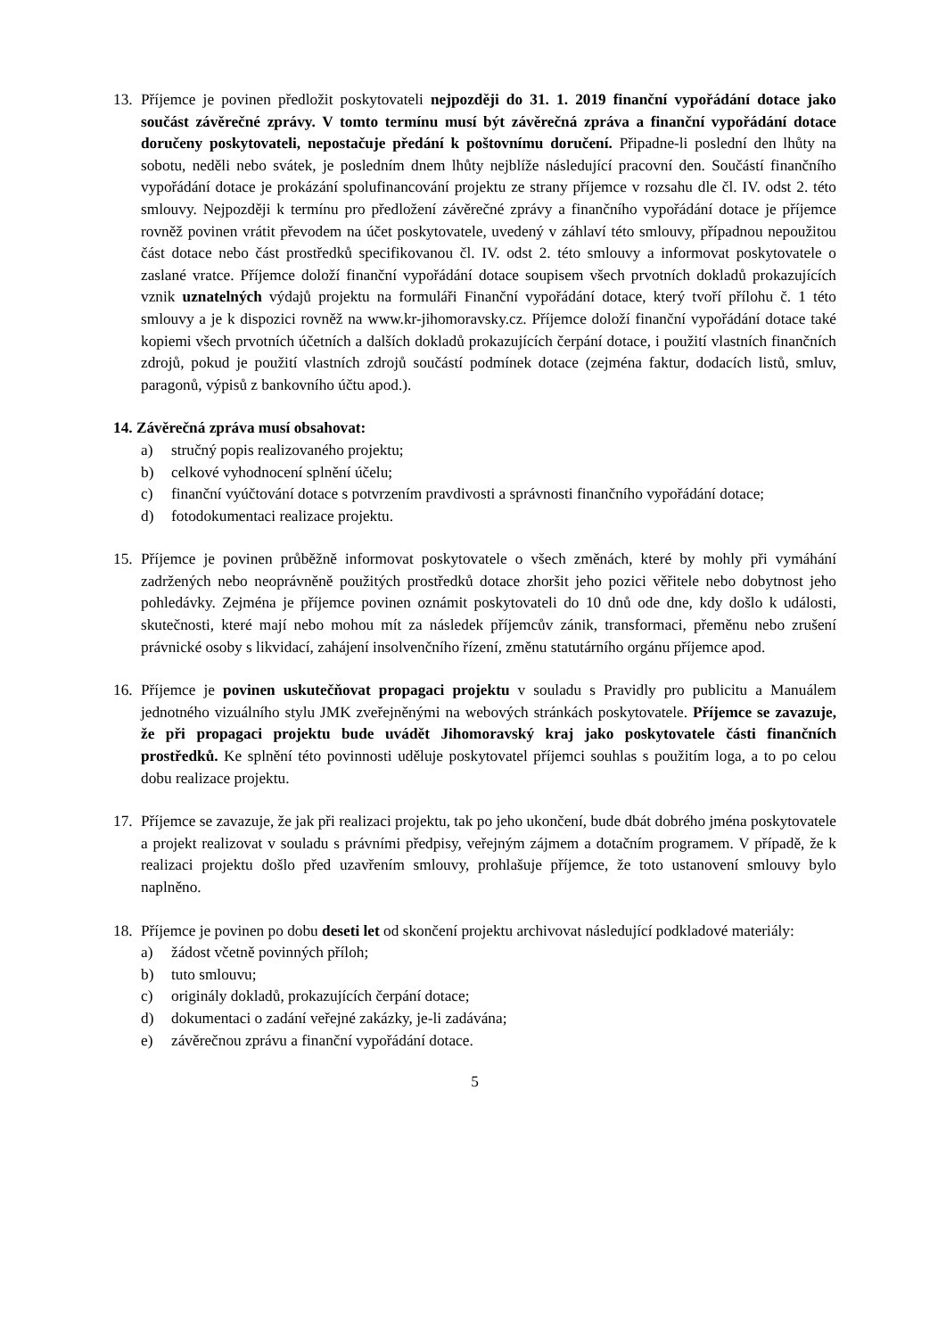13.
Příjemce je povinen předložit poskytovateli nejpozději do 31. 1. 2019 finanční vypořádání dotace jako součást závěrečné zprávy. V tomto termínu musí být závěrečná zpráva a finanční vypořádání dotace doručeny poskytovateli, nepostačuje předání k poštovnímu doručení. Připadne-li poslední den lhůty na sobotu, neděli nebo svátek, je posledním dnem lhůty nejblíže následující pracovní den. Součástí finančního vypořádání dotace je prokázání spolufinancování projektu ze strany příjemce v rozsahu dle čl. IV. odst 2. této smlouvy. Nejpozději k termínu pro předložení závěrečné zprávy a finančního vypořádání dotace je příjemce rovněž povinen vrátit převodem na účet poskytovatele, uvedený v záhlaví této smlouvy, případnou nepoužitou část dotace nebo část prostředků specifikovanou čl. IV. odst 2. této smlouvy a informovat poskytovatele o zaslané vratce. Příjemce doloží finanční vypořádání dotace soupisem všech prvotních dokladů prokazujících vznik uznatelných výdajů projektu na formuláři Finanční vypořádání dotace, který tvoří přílohu č. 1 této smlouvy a je k dispozici rovněž na www.kr-jihomoravsky.cz. Příjemce doloží finanční vypořádání dotace také kopiemi všech prvotních účetních a dalších dokladů prokazujících čerpání dotace, i použití vlastních finančních zdrojů, pokud je použití vlastních zdrojů součástí podmínek dotace (zejména faktur, dodacích listů, smluv, paragonů, výpisů z bankovního účtu apod.).
14. Závěrečná zpráva musí obsahovat:
a) stručný popis realizovaného projektu;
b) celkové vyhodnocení splnění účelu;
c) finanční vyúčtování dotace s potvrzením pravdivosti a správnosti finančního vypořádání dotace;
d) fotodokumentaci realizace projektu.
15.
Příjemce je povinen průběžně informovat poskytovatele o všech změnách, které by mohly při vymáhání zadržených nebo neoprávněně použitých prostředků dotace zhoršit jeho pozici věřitele nebo dobytnost jeho pohledávky. Zejména je příjemce povinen oznámit poskytovateli do 10 dnů ode dne, kdy došlo k události, skutečnosti, které mají nebo mohou mít za následek příjemcův zánik, transformaci, přeměnu nebo zrušení právnické osoby s likvidací, zahájení insolvenčního řízení, změnu statutárního orgánu příjemce apod.
16.
Příjemce je povinen uskutečňovat propagaci projektu v souladu s Pravidly pro publicitu a Manuálem jednotného vizuálního stylu JMK zveřejněnými na webových stránkách poskytovatele. Příjemce se zavazuje, že při propagaci projektu bude uvádět Jihomoravský kraj jako poskytovatele části finančních prostředků. Ke splnění této povinnosti uděluje poskytovatel příjemci souhlas s použitím loga, a to po celou dobu realizace projektu.
17.
Příjemce se zavazuje, že jak při realizaci projektu, tak po jeho ukončení, bude dbát dobrého jména poskytovatele a projekt realizovat v souladu s právními předpisy, veřejným zájmem a dotačním programem. V případě, že k realizaci projektu došlo před uzavřením smlouvy, prohlašuje příjemce, že toto ustanovení smlouvy bylo naplněno.
18.
Příjemce je povinen po dobu deseti let od skončení projektu archivovat následující podkladové materiály:
a) žádost včetně povinných příloh;
b) tuto smlouvu;
c) originály dokladů, prokazujících čerpání dotace;
d) dokumentaci o zadání veřejné zakázky, je-li zadávána;
e) závěrečnou zprávu a finanční vypořádání dotace.
5